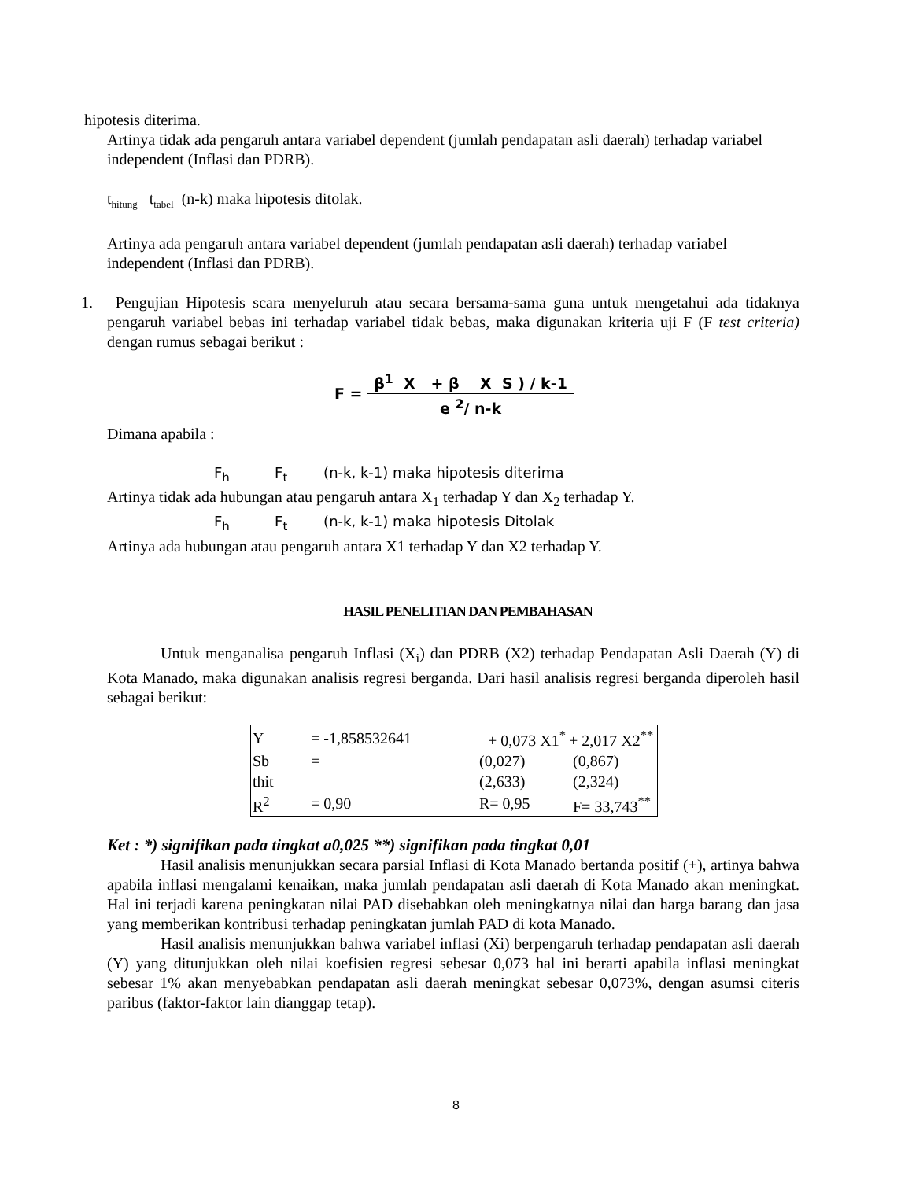hipotesis diterima.
Artinya tidak ada pengaruh antara variabel dependent (jumlah pendapatan asli daerah) terhadap variabel independent (Inflasi dan PDRB).
t<sub>hitung</sub> t<sub>tabel</sub> (n-k) maka hipotesis ditolak.
Artinya ada pengaruh antara variabel dependent (jumlah pendapatan asli daerah) terhadap variabel independent (Inflasi dan PDRB).
1. Pengujian Hipotesis scara menyeluruh atau secara bersama-sama guna untuk mengetahui ada tidaknya pengaruh variabel bebas ini terhadap variabel tidak bebas, maka digunakan kriteria uji F (F test criteria) dengan rumus sebagai berikut :
F =
β<sup>1</sup> X + β X S ) / k-1
e <sup>2</sup>/ n-k
Dimana apabila :
F<sub>h</sub> F<sub>t</sub> (n-k, k-1) maka hipotesis diterima
Artinya tidak ada hubungan atau pengaruh antara X<sub>1</sub> terhadap Y dan X<sub>2</sub> terhadap Y.
F<sub>h</sub> F<sub>t</sub> (n-k, k-1) maka hipotesis Ditolak
Artinya ada hubungan atau pengaruh antara X1 terhadap Y dan X2 terhadap Y.
HASIL PENELITIAN DAN PEMBAHASAN
Untuk menganalisa pengaruh Inflasi (X<sub>i</sub>) dan PDRB (X2) terhadap Pendapatan Asli Daerah (Y) di Kota Manado, maka digunakan analisis regresi berganda. Dari hasil analisis regresi berganda diperoleh hasil sebagai berikut:
| Y | = -1,858532641 | + 0,073 X1<sup>*</sup> | + 2,017 X2<sup>**</sup> |
| Sb | = | (0,027) | (0,867) |
| thit | | (2,633) | (2,324) |
| R<sup>2</sup> | = 0,90 | R= 0,95 | F= 33,743<sup>**</sup> |
Ket : *) signifikan pada tingkat a0,025 **) signifikan pada tingkat 0,01
Hasil analisis menunjukkan secara parsial Inflasi di Kota Manado bertanda positif (+), artinya bahwa apabila inflasi mengalami kenaikan, maka jumlah pendapatan asli daerah di Kota Manado akan meningkat. Hal ini terjadi karena peningkatan nilai PAD disebabkan oleh meningkatnya nilai dan harga barang dan jasa yang memberikan kontribusi terhadap peningkatan jumlah PAD di kota Manado.
Hasil analisis menunjukkan bahwa variabel inflasi (Xi) berpengaruh terhadap pendapatan asli daerah (Y) yang ditunjukkan oleh nilai koefisien regresi sebesar 0,073 hal ini berarti apabila inflasi meningkat sebesar 1% akan menyebabkan pendapatan asli daerah meningkat sebesar 0,073%, dengan asumsi citeris paribus (faktor-faktor lain dianggap tetap).
8